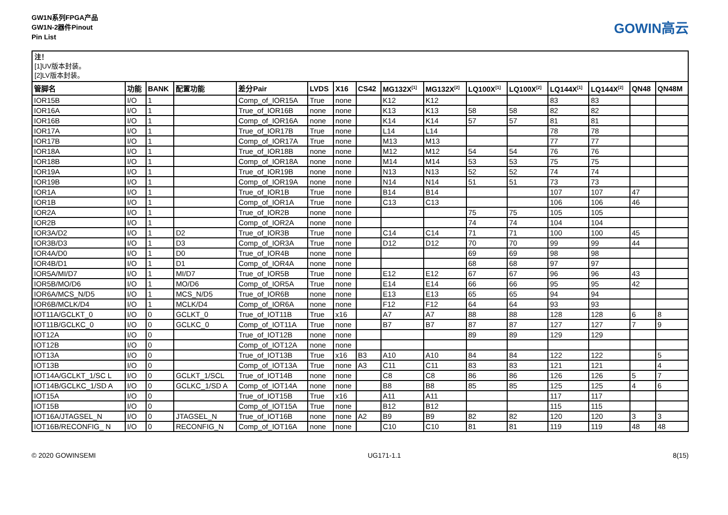GW1N系列FPGA产品
GW1N-2器件Pinout
Pin List
GOWIN高云
注！
[1]UV版本封装。
[2]LV版本封装。
| 管脚名 | 功能 | BANK | 配置功能 | 差分Pair | LVDS | X16 | CS42 | MG132X<sup>[1]</sup> | MG132X<sup>[2]</sup> | LQ100X<sup>[1]</sup> | LQ100X<sup>[2]</sup> | LQ144X<sup>[1]</sup> | LQ144X<sup>[2]</sup> | QN48 | QN48M |
| --- | --- | --- | --- | --- | --- | --- | --- | --- | --- | --- | --- | --- | --- | --- | --- |
| IOR15B | I/O | 1 | | Comp_of_IOR15A | True | none | | K12 | K12 | | | 83 | 83 | | |
| IOR16A | I/O | 1 | | True_of_IOR16B | none | none | | K13 | K13 | 58 | 58 | 82 | 82 | | |
| IOR16B | I/O | 1 | | Comp_of_IOR16A | none | none | | K14 | K14 | 57 | 57 | 81 | 81 | | |
| IOR17A | I/O | 1 | | True_of_IOR17B | True | none | | L14 | L14 | | | 78 | 78 | | |
| IOR17B | I/O | 1 | | Comp_of_IOR17A | True | none | | M13 | M13 | | | 77 | 77 | | |
| IOR18A | I/O | 1 | | True_of_IOR18B | none | none | | M12 | M12 | 54 | 54 | 76 | 76 | | |
| IOR18B | I/O | 1 | | Comp_of_IOR18A | none | none | | M14 | M14 | 53 | 53 | 75 | 75 | | |
| IOR19A | I/O | 1 | | True_of_IOR19B | none | none | | N13 | N13 | 52 | 52 | 74 | 74 | | |
| IOR19B | I/O | 1 | | Comp_of_IOR19A | none | none | | N14 | N14 | 51 | 51 | 73 | 73 | | |
| IOR1A | I/O | 1 | | True_of_IOR1B | True | none | | B14 | B14 | | | 107 | 107 | 47 | |
| IOR1B | I/O | 1 | | Comp_of_IOR1A | True | none | | C13 | C13 | | | 106 | 106 | 46 | |
| IOR2A | I/O | 1 | | True_of_IOR2B | none | none | | | | 75 | 75 | 105 | 105 | | |
| IOR2B | I/O | 1 | | Comp_of_IOR2A | none | none | | | | 74 | 74 | 104 | 104 | | |
| IOR3A/D2 | I/O | 1 | D2 | True_of_IOR3B | True | none | | C14 | C14 | 71 | 71 | 100 | 100 | 45 | |
| IOR3B/D3 | I/O | 1 | D3 | Comp_of_IOR3A | True | none | | D12 | D12 | 70 | 70 | 99 | 99 | 44 | |
| IOR4A/D0 | I/O | 1 | D0 | True_of_IOR4B | none | none | | | | 69 | 69 | 98 | 98 | | |
| IOR4B/D1 | I/O | 1 | D1 | Comp_of_IOR4A | none | none | | | | 68 | 68 | 97 | 97 | | |
| IOR5A/MI/D7 | I/O | 1 | MI/D7 | True_of_IOR5B | True | none | | E12 | E12 | 67 | 67 | 96 | 96 | 43 | |
| IOR5B/MO/D6 | I/O | 1 | MO/D6 | Comp_of_IOR5A | True | none | | E14 | E14 | 66 | 66 | 95 | 95 | 42 | |
| IOR6A/MCS_N/D5 | I/O | 1 | MCS_N/D5 | True_of_IOR6B | none | none | | E13 | E13 | 65 | 65 | 94 | 94 | | |
| IOR6B/MCLK/D4 | I/O | 1 | MCLK/D4 | Comp_of_IOR6A | none | none | | F12 | F12 | 64 | 64 | 93 | 93 | | |
| IOT11A/GCLKT_0 | I/O | 0 | GCLKT_0 | True_of_IOT11B | True | x16 | | A7 | A7 | 88 | 88 | 128 | 128 | 6 | 8 |
| IOT11B/GCLKC_0 | I/O | 0 | GCLKC_0 | Comp_of_IOT11A | True | none | | B7 | B7 | 87 | 87 | 127 | 127 | 7 | 9 |
| IOT12A | I/O | 0 | | True_of_IOT12B | none | none | | | | 89 | 89 | 129 | 129 | | |
| IOT12B | I/O | 0 | | Comp_of_IOT12A | none | none | | | | | | | | | |
| IOT13A | I/O | 0 | | True_of_IOT13B | True | x16 | B3 | A10 | A10 | 84 | 84 | 122 | 122 | | 5 |
| IOT13B | I/O | 0 | | Comp_of_IOT13A | True | none | A3 | C11 | C11 | 83 | 83 | 121 | 121 | | 4 |
| IOT14A/GCLKT_1/SC L | I/O | 0 | GCLKT_1/SCL | True_of_IOT14B | none | none | | C8 | C8 | 86 | 86 | 126 | 126 | 5 | 7 |
| IOT14B/GCLKC_1/SD A | I/O | 0 | GCLKC_1/SD A | Comp_of_IOT14A | none | none | | B8 | B8 | 85 | 85 | 125 | 125 | 4 | 6 |
| IOT15A | I/O | 0 | | True_of_IOT15B | True | x16 | | A11 | A11 | | | 117 | 117 | | |
| IOT15B | I/O | 0 | | Comp_of_IOT15A | True | none | | B12 | B12 | | | 115 | 115 | | |
| IOT16A/JTAGSEL_N | I/O | 0 | JTAGSEL_N | True_of_IOT16B | none | none | A2 | B9 | B9 | 82 | 82 | 120 | 120 | 3 | 3 |
| IOT16B/RECONFIG_ N | I/O | 0 | RECONFIG_N | Comp_of_IOT16A | none | none | | C10 | C10 | 81 | 81 | 119 | 119 | 48 | 48 |
© 2020 GOWINSEMI UG171-1.1 8(15)